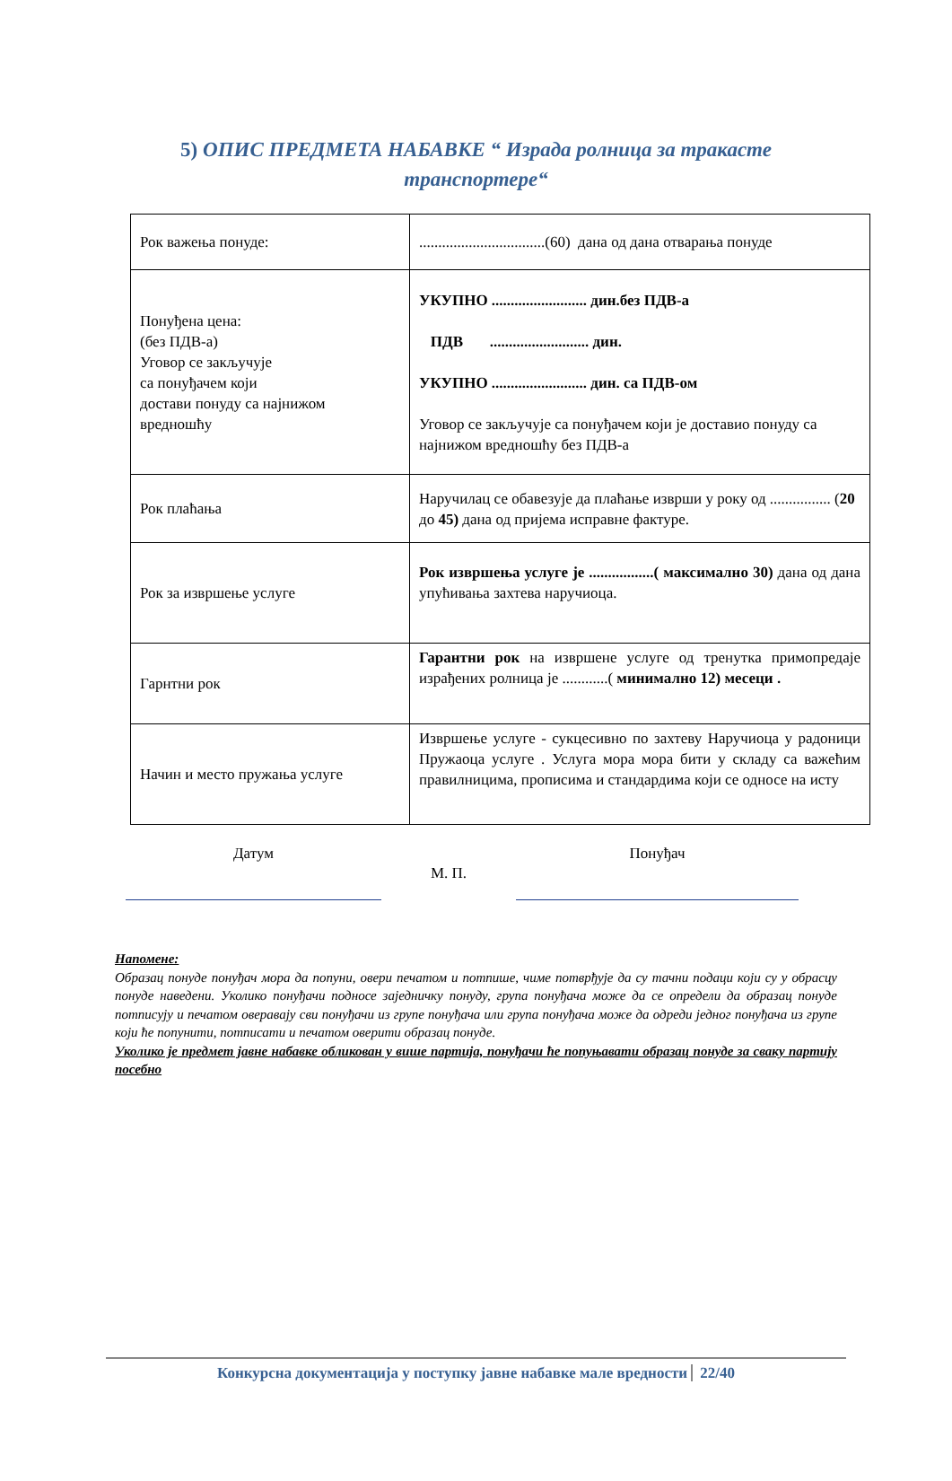5) ОПИС ПРЕДМЕТА НАБАВКЕ “ Израда ролница за тракасте
транспортере“
| Рок важења понуде: | .................................(60) дана од дана отварања понуде |
| Понуђена цена: (без ПДВ-а) Уговор се закључује са понуђачем који достави понуду са најнижом вредношћу | УКУПНО ......................... дин.без ПДВ-а ПДВ .......................... дин. УКУПНО ......................... дин. са ПДВ-ом Уговор се закључује са понуђачем који је доставио понуду са најнижом вредношћу без ПДВ-а |
| Рок плаћања | Наручилац се обавезује да плаћање изврши у року од ................ ( 20 до 45) дана од пријема исправне фактуре. |
| Рок за извршење услуге | Рок извршења услуге је .................( максимално 30) дана од дана упућивања захтева наручиоца. |
| Гарнтни рок | Гарантни рок на извршене услуге од тренутка примопредаје израђених ролница је ............( минимално 12) месеци . |
| Начин и место пружања услуге | Извршење услуге - сукцесивно по захтеву Наручиоца у радоници Пружаоца услуге . Услуга мора мора бити у складу са важећим правилницима, прописима и стандардима који се односе на исту |
Датум
М. П.
Понуђач
Напомене:
Образац понуде понуђач мора да попуни, овери печатом и потпише, чиме потврђује да су тачни подаци који су у обрасцу понуде наведени. Уколико понуђачи подносе заједничку понуду, група понуђача може да се определи да образац понуде потписују и печатом оверавају сви понуђачи из групе понуђача или група понуђача може да одреди једног понуђача из групе који ће попунити, потписати и печатом оверити образац понуде.
Уколико је предмет јавне набавке обликован у више партија, понуђачи ће попуњавати образац понуде за сваку партију посебно
Конкурсна документација у поступку јавне набавке мале вредности 22/40